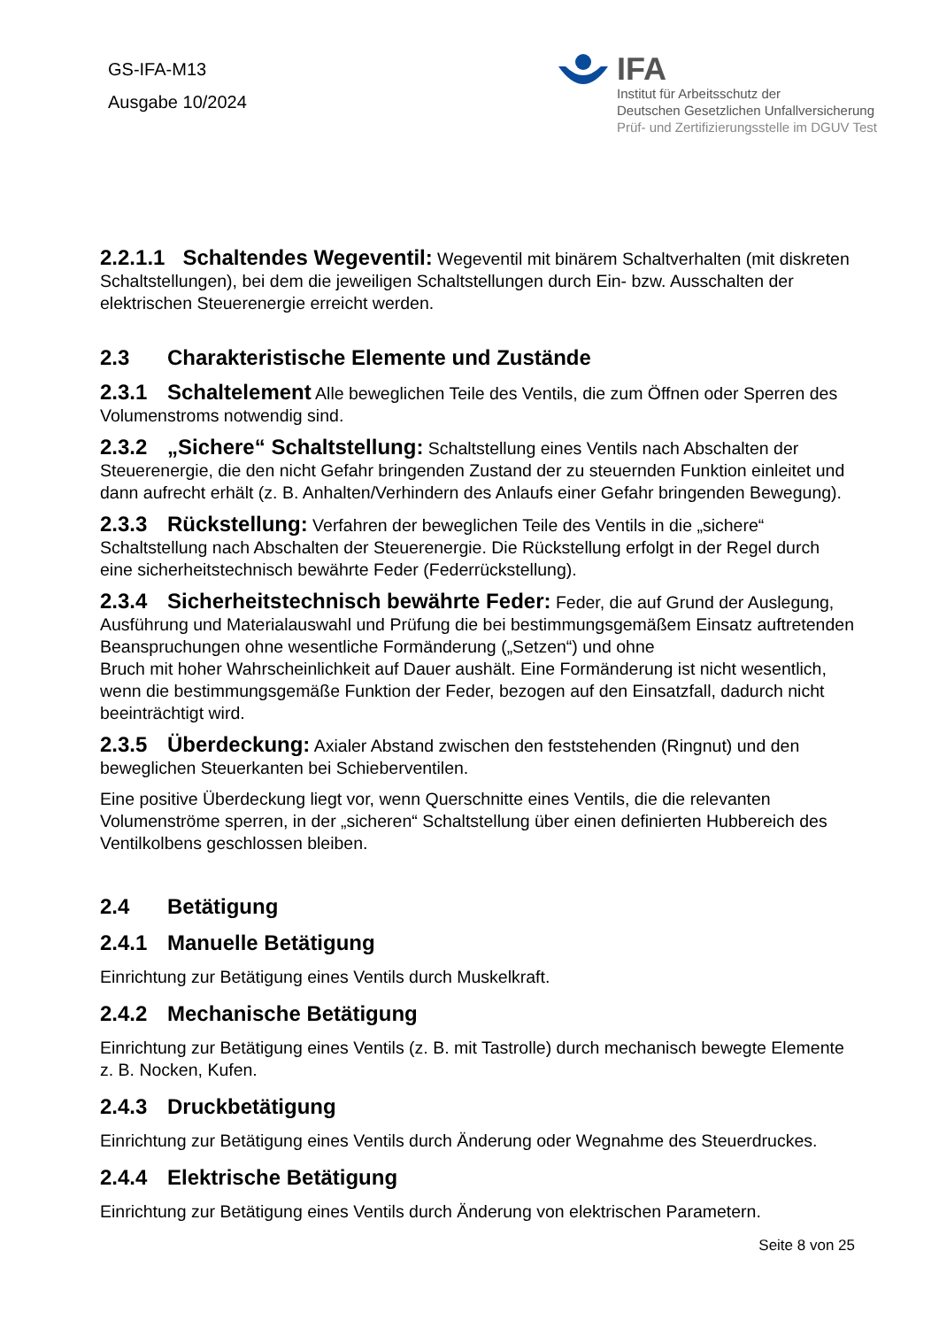GS-IFA-M13
Ausgabe 10/2024
IFA
Institut für Arbeitsschutz der
Deutschen Gesetzlichen Unfallversicherung
Prüf- und Zertifizierungsstelle im DGUV Test
2.2.1.1 Schaltendes Wegeventil: Wegeventil mit binärem Schaltverhalten (mit diskreten Schaltstellungen), bei dem die jeweiligen Schaltstellungen durch Ein- bzw. Ausschalten der elektrischen Steuerenergie erreicht werden.
2.3 Charakteristische Elemente und Zustände
2.3.1 Schaltelement Alle beweglichen Teile des Ventils, die zum Öffnen oder Sperren des Volumenstroms notwendig sind.
2.3.2 „Sichere“ Schaltstellung: Schaltstellung eines Ventils nach Abschalten der Steuerenergie, die den nicht Gefahr bringenden Zustand der zu steuernden Funktion einleitet und dann aufrecht erhält (z. B. Anhalten/Verhindern des Anlaufs einer Gefahr bringenden Bewegung).
2.3.3 Rückstellung: Verfahren der beweglichen Teile des Ventils in die „sichere“ Schaltstellung nach Abschalten der Steuerenergie. Die Rückstellung erfolgt in der Regel durch eine sicherheitstechnisch bewährte Feder (Federrückstellung).
2.3.4 Sicherheitstechnisch bewährte Feder: Feder, die auf Grund der Auslegung, Ausführung und Materialauswahl und Prüfung die bei bestimmungsgemäßem Einsatz auftretenden Beanspruchungen ohne wesentliche Formänderung („Setzen“) und ohne
Bruch mit hoher Wahrscheinlichkeit auf Dauer aushält. Eine Formänderung ist nicht wesentlich, wenn die bestimmungsgemäße Funktion der Feder, bezogen auf den Einsatzfall, dadurch nicht beeinträchtigt wird.
2.3.5 Überdeckung: Axialer Abstand zwischen den feststehenden (Ringnut) und den beweglichen Steuerkanten bei Schieberventilen.
Eine positive Überdeckung liegt vor, wenn Querschnitte eines Ventils, die die relevanten Volumenströme sperren, in der „sicheren“ Schaltstellung über einen definierten Hubbereich des Ventilkolbens geschlossen bleiben.
2.4 Betätigung
2.4.1 Manuelle Betätigung
Einrichtung zur Betätigung eines Ventils durch Muskelkraft.
2.4.2 Mechanische Betätigung
Einrichtung zur Betätigung eines Ventils (z. B. mit Tastrolle) durch mechanisch bewegte Elemente z. B. Nocken, Kufen.
2.4.3 Druckbetätigung
Einrichtung zur Betätigung eines Ventils durch Änderung oder Wegnahme des Steuerdruckes.
2.4.4 Elektrische Betätigung
Einrichtung zur Betätigung eines Ventils durch Änderung von elektrischen Parametern.
Seite 8 von 25